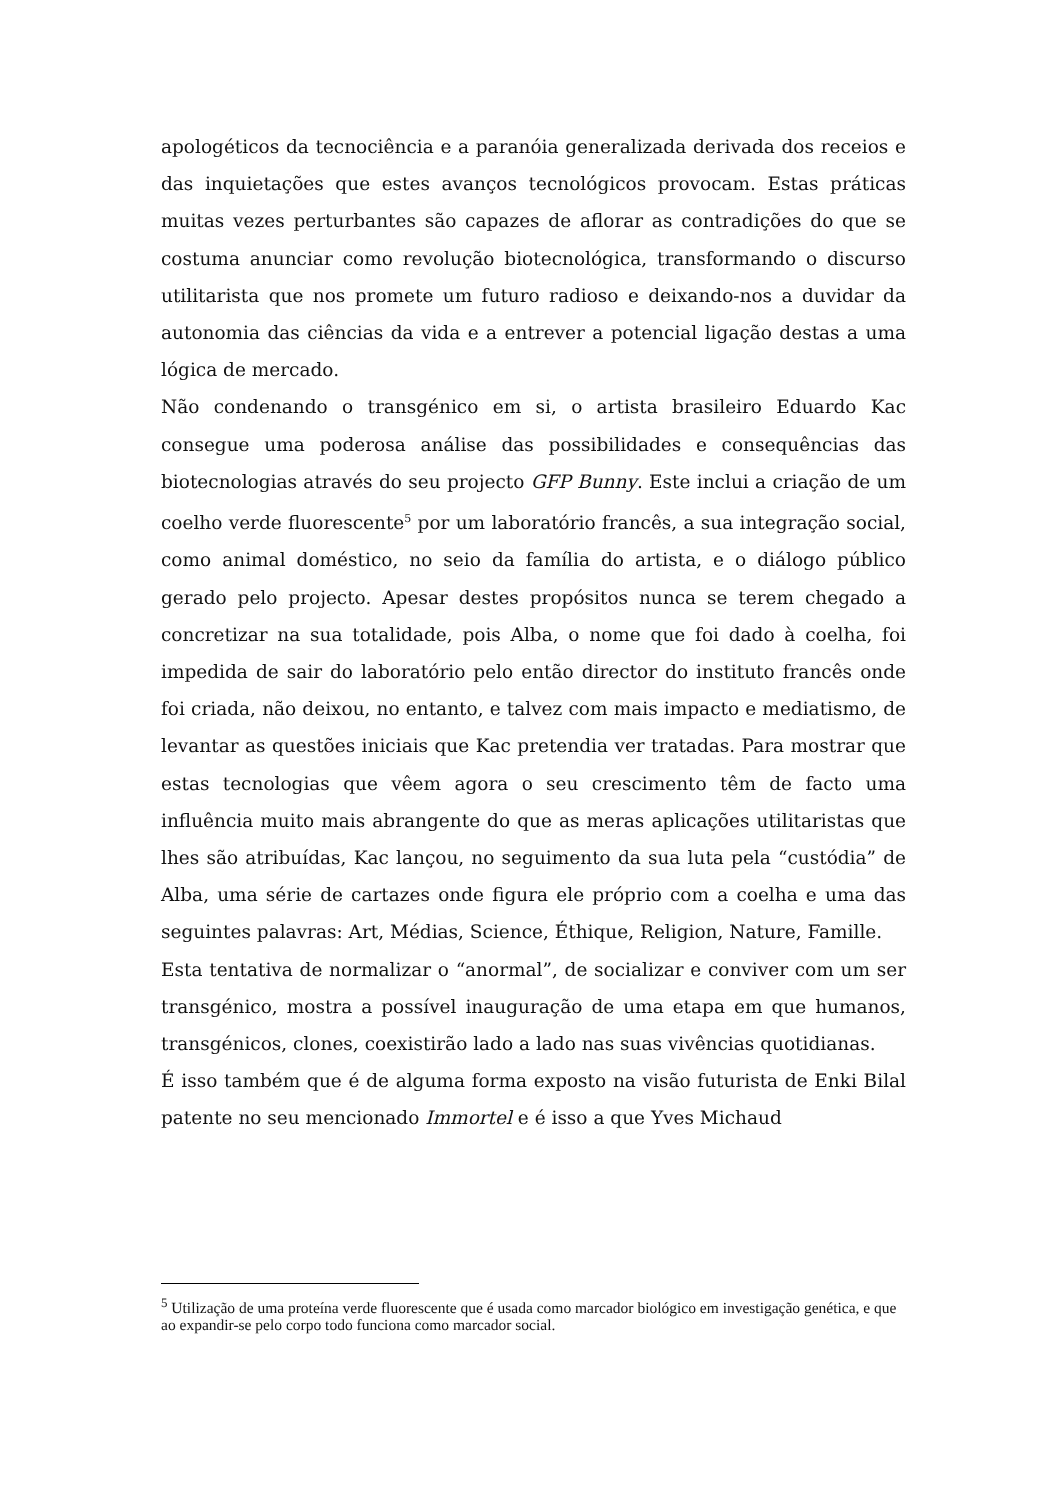apologéticos da tecnociência e a paranóia generalizada derivada dos receios e das inquietações que estes avanços tecnológicos provocam. Estas práticas muitas vezes perturbantes são capazes de aflorar as contradições do que se costuma anunciar como revolução biotecnológica, transformando o discurso utilitarista que nos promete um futuro radioso e deixando-nos a duvidar da autonomia das ciências da vida e a entrever a potencial ligação destas a uma lógica de mercado.
Não condenando o transgénico em si, o artista brasileiro Eduardo Kac consegue uma poderosa análise das possibilidades e consequências das biotecnologias através do seu projecto GFP Bunny. Este inclui a criação de um coelho verde fluorescente<sup>5</sup> por um laboratório francês, a sua integração social, como animal doméstico, no seio da família do artista, e o diálogo público gerado pelo projecto. Apesar destes propósitos nunca se terem chegado a concretizar na sua totalidade, pois Alba, o nome que foi dado à coelha, foi impedida de sair do laboratório pelo então director do instituto francês onde foi criada, não deixou, no entanto, e talvez com mais impacto e mediatismo, de levantar as questões iniciais que Kac pretendia ver tratadas. Para mostrar que estas tecnologias que vêem agora o seu crescimento têm de facto uma influência muito mais abrangente do que as meras aplicações utilitaristas que lhes são atribuídas, Kac lançou, no seguimento da sua luta pela “custódia” de Alba, uma série de cartazes onde figura ele próprio com a coelha e uma das seguintes palavras: Art, Médias, Science, Éthique, Religion, Nature, Famille.
Esta tentativa de normalizar o “anormal”, de socializar e conviver com um ser transgénico, mostra a possível inauguração de uma etapa em que humanos, transgénicos, clones, coexistirão lado a lado nas suas vivências quotidianas.
É isso também que é de alguma forma exposto na visão futurista de Enki Bilal patente no seu mencionado Immortel e é isso a que Yves Michaud
<sup>5</sup> Utilização de uma proteína verde fluorescente que é usada como marcador biológico em investigação genética, e que ao expandir-se pelo corpo todo funciona como marcador social.